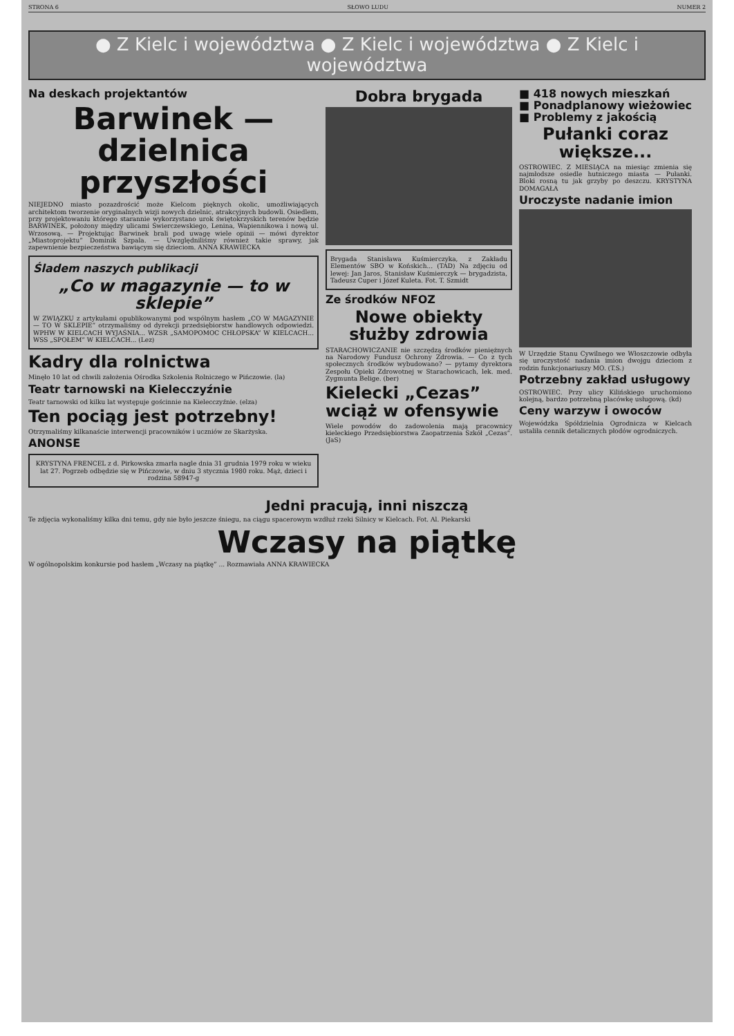STRONA 6 SŁOWO LUDU NUMER 2
● Z Kielc i województwa ● Z Kielc i województwa ● Z Kielc i województwa
Na deskach projektantów
Barwinek — dzielnica przyszłości
NIEJEDNO miasto pozazdrościć może Kielcom pięknych okolic, umożliwiających architektom tworzenie oryginalnych wizji nowych dzielnic, atrakcyjnych budowli. Osiedlem, przy projektowaniu którego starannie wykorzystano urok świętokrzyskich terenów będzie BARWINEK, położony między ulicami Świerczewskiego, Lenina, Wapiennikowa i nową ul. Wrzosową. — Projektując Barwinek brali pod uwagę wiele opinii — mówi dyrektor „Miastoprojektu” Dominik Szpala. — Uwzględniliśmy również takie sprawy, jak zapewnienie bezpieczeństwa bawiącym się dzieciom. ANNA KRAWIECKA
Śladem naszych publikacji
„Co w magazynie — to w sklepie”
W ZWIĄZKU z artykułami opublikowanymi pod wspólnym hasłem „CO W MAGAZYNIE — TO W SKLEPIE” otrzymaliśmy od dyrekcji przedsiębiorstw handlowych odpowiedzi. WPHW W KIELCACH WYJAŚNIA... WZSR „SAMOPOMOC CHŁOPSKA” W KIELCACH... WSS „SPOŁEM” W KIELCACH... (Lez)
Kadry dla rolnictwa
Minęło 10 lat od chwili założenia Ośrodka Szkolenia Rolniczego w Pińczowie. (la)
Teatr tarnowski na Kielecczyźnie
Teatr tarnowski od kilku lat występuje gościnnie na Kielecczyźnie. (elza)
Ten pociąg jest potrzebny!
Otrzymaliśmy kilkanaście interwencji pracowników i uczniów ze Skarżyska.
ANONSE
KRYSTYNA FRENCEL z d. Pirkowska zmarła nagle dnia 31 grudnia 1979 roku w wieku lat 27. Pogrzeb odbędzie się w Pińczowie, w dniu 3 stycznia 1980 roku. Mąż, dzieci i rodzina 58947-g
Dobra brygada
Brygada Stanisława Kuśmierczyka, z Zakładu Elementów SBO w Końskich... (TAD) Na zdjęciu od lewej: Jan Jaros, Stanisław Kuśmierczyk — brygadzista, Tadeusz Cuper i Józef Kuleta. Fot. T. Szmidt
Ze środków NFOZ
Nowe obiekty służby zdrowia
STARACHOWICZANIE nie szczędzą środków pieniężnych na Narodowy Fundusz Ochrony Zdrowia. — Co z tych społecznych środków wybudowano? — pytamy dyrektora Zespołu Opieki Zdrowotnej w Starachowicach, lek. med. Zygmunta Belige. (ber)
Kielecki „Cezas” wciąż w ofensywie
Wiele powodów do zadowolenia mają pracownicy kieleckiego Przedsiębiorstwa Zaopatrzenia Szkół „Cezas”. (JaS)
■ 418 nowych mieszkań
■ Ponadplanowy wieżowiec
■ Problemy z jakością
Pułanki coraz większe...
OSTROWIEC. Z MIESIĄCA na miesiąc zmienia się najmłodsze osiedle hutniczego miasta — Pułanki. Bloki rosną tu jak grzyby po deszczu. KRYSTYNA DOMAGAŁA
Uroczyste nadanie imion
W Urzędzie Stanu Cywilnego we Włoszczowie odbyła się uroczystość nadania imion dwojgu dzieciom z rodzin funkcjonariuszy MO. (T.S.)
Potrzebny zakład usługowy
OSTROWIEC. Przy ulicy Kilińskiego uruchomiono kolejną, bardzo potrzebną placówkę usługową. (kd)
Ceny warzyw i owoców
Wojewódzka Spółdzielnia Ogrodnicza w Kielcach ustaliła cennik detalicznych płodów ogrodniczych.
Jedni pracują, inni niszczą
Te zdjęcia wykonaliśmy kilka dni temu, gdy nie było jeszcze śniegu, na ciągu spacerowym wzdłuż rzeki Silnicy w Kielcach. Fot. Al. Piekarski
Wczasy na piątkę
W ogólnopolskim konkursie pod hasłem „Wczasy na piątkę” ... Rozmawiała ANNA KRAWIECKA